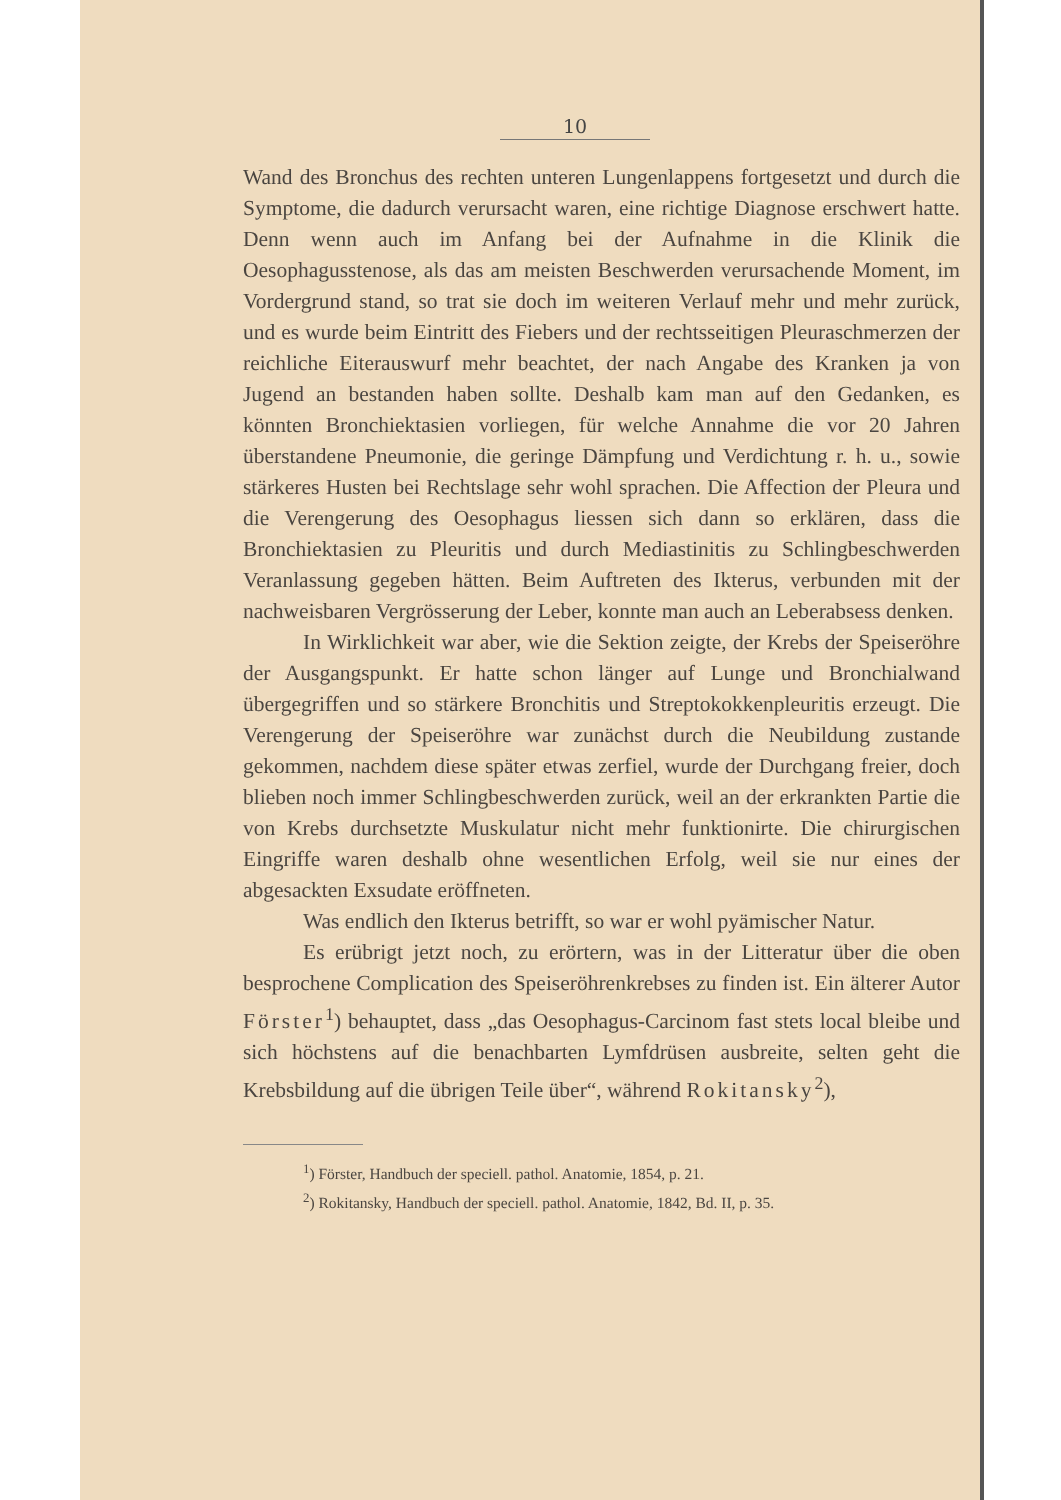10
Wand des Bronchus des rechten unteren Lungenlappens fortgesetzt und durch die Symptome, die dadurch verursacht waren, eine richtige Diagnose erschwert hatte. Denn wenn auch im Anfang bei der Aufnahme in die Klinik die Oesophagusstenose, als das am meisten Beschwerden verursachende Moment, im Vordergrund stand, so trat sie doch im weiteren Verlauf mehr und mehr zurück, und es wurde beim Eintritt des Fiebers und der rechtsseitigen Pleuraschmerzen der reichliche Eiterauswurf mehr beachtet, der nach Angabe des Kranken ja von Jugend an bestanden haben sollte. Deshalb kam man auf den Gedanken, es könnten Bronchiektasien vorliegen, für welche Annahme die vor 20 Jahren überstandene Pneumonie, die geringe Dämpfung und Verdichtung r. h. u., sowie stärkeres Husten bei Rechtslage sehr wohl sprachen. Die Affection der Pleura und die Verengerung des Oesophagus liessen sich dann so erklären, dass die Bronchiektasien zu Pleuritis und durch Mediastinitis zu Schlingbeschwerden Veranlassung gegeben hätten. Beim Auftreten des Ikterus, verbunden mit der nachweisbaren Vergrösserung der Leber, konnte man auch an Leberabsess denken.
In Wirklichkeit war aber, wie die Sektion zeigte, der Krebs der Speiseröhre der Ausgangspunkt. Er hatte schon länger auf Lunge und Bronchialwand übergegriffen und so stärkere Bronchitis und Streptokokkenpleuritis erzeugt. Die Verengerung der Speiseröhre war zunächst durch die Neubildung zustande gekommen, nachdem diese später etwas zerfiel, wurde der Durchgang freier, doch blieben noch immer Schlingbeschwerden zurück, weil an der erkrankten Partie die von Krebs durchsetzte Muskulatur nicht mehr funktionirte. Die chirurgischen Eingriffe waren deshalb ohne wesentlichen Erfolg, weil sie nur eines der abgesackten Exsudate eröffneten.
Was endlich den Ikterus betrifft, so war er wohl pyämischer Natur.
Es erübrigt jetzt noch, zu erörtern, was in der Litteratur über die oben besprochene Complication des Speiseröhrenkrebses zu finden ist. Ein älterer Autor Förster<sup>1</sup>) behauptet, dass „das Oesophagus-Carcinom fast stets local bleibe und sich höchstens auf die benachbarten Lymfdrüsen ausbreite, selten geht die Krebsbildung auf die übrigen Teile über“, während Rokitansky<sup>2</sup>),
<sup>1</sup>) Förster, Handbuch der speciell. pathol. Anatomie, 1854, p. 21.
<sup>2</sup>) Rokitansky, Handbuch der speciell. pathol. Anatomie, 1842, Bd. II, p. 35.